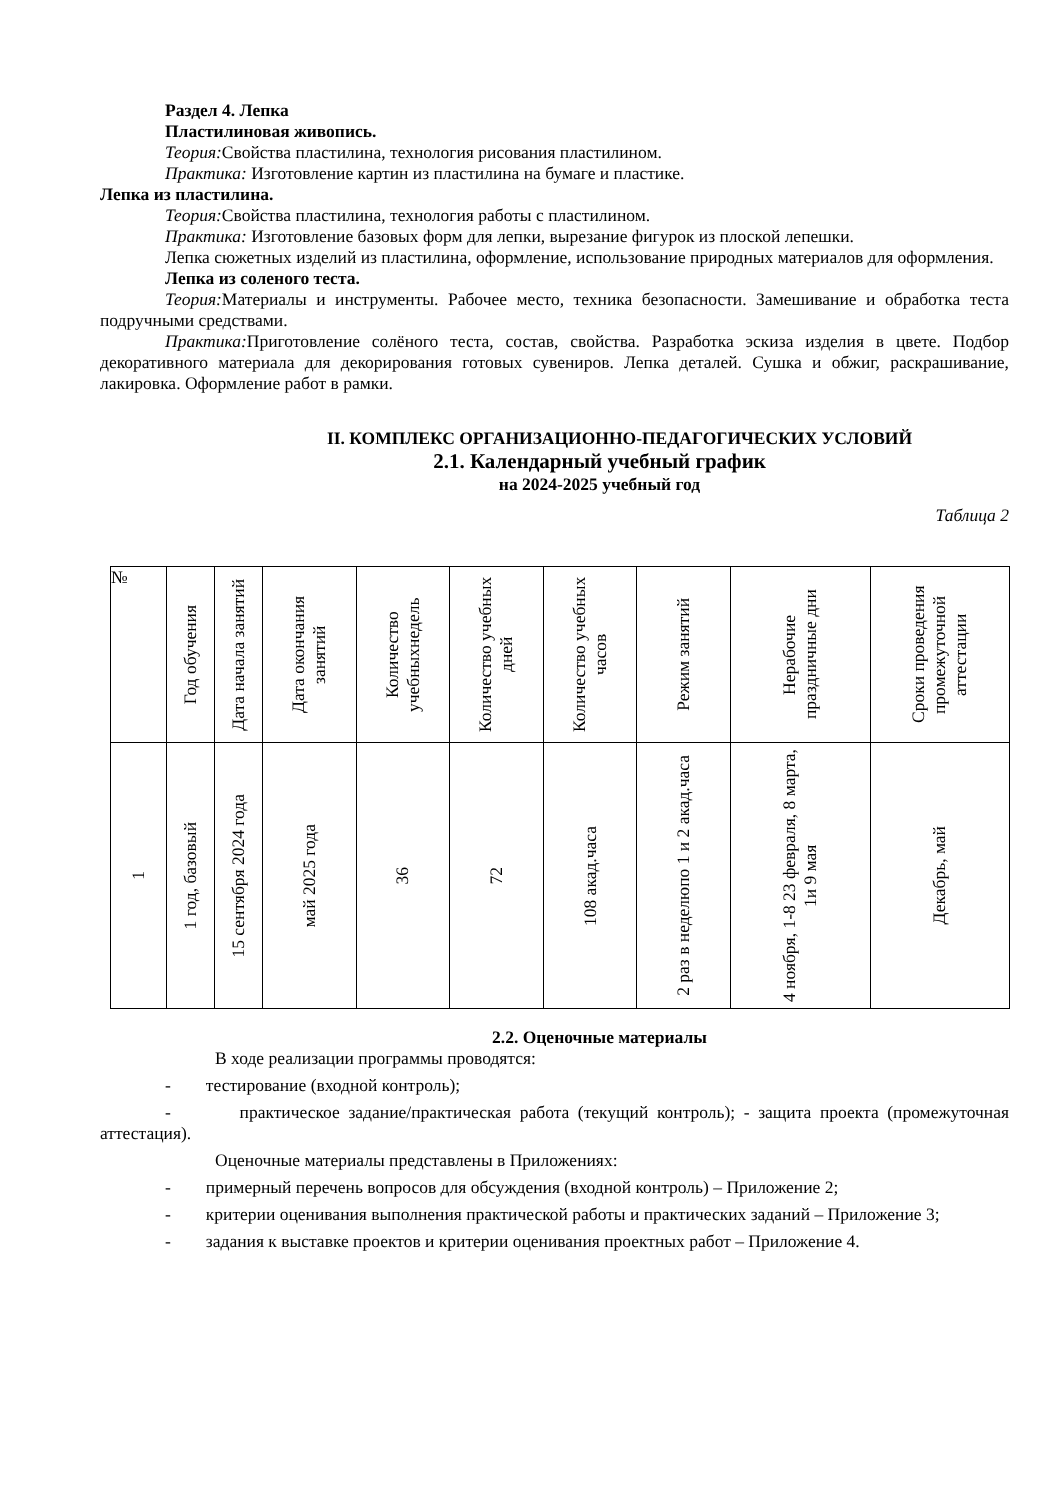Раздел 4. Лепка
Пластилиновая живопись.
Теория: Свойства пластилина, технология рисования пластилином.
Практика: Изготовление картин из пластилина на бумаге и пластике.
Лепка из пластилина.
Теория: Свойства пластилина, технология работы с пластилином.
Практика: Изготовление базовых форм для лепки, вырезание фигурок из плоской лепешки.
Лепка сюжетных изделий из пластилина, оформление, использование природных материалов для оформления.
Лепка из соленого теста.
Теория: Материалы и инструменты. Рабочее место, техника безопасности. Замешивание и обработка теста подручными средствами.
Практика: Приготовление солёного теста, состав, свойства. Разработка эскиза изделия в цвете. Подбор декоративного материала для декорирования готовых сувениров. Лепка деталей. Сушка и обжиг, раскрашивание, лакировка. Оформление работ в рамки.
II. КОМПЛЕКС ОРГАНИЗАЦИОННО-ПЕДАГОГИЧЕСКИХ УСЛОВИЙ
2.1. Календарный учебный график
на 2024-2025 учебный год
Таблица 2
| № | Год обучения | Дата начала занятий | Дата окончания занятий | Количество учебныхнедель | Количество учебных дней | Количество учебных часов | Режим занятий | Нерабочие праздничные дни | Сроки проведения промежуточной аттестации |
| 1 | 1 год, базовый | 15 сентября 2024 года | май 2025 года | 36 | 72 | 108 акад.часа | 2 раз в неделюпо 1 и 2 акад.часа | 4 ноября, 1-8 23 февраля, 8 марта, 1и 9 мая | Декабрь, май |
2.2. Оценочные материалы
В ходе реализации программы проводятся:
- тестирование (входной контроль);
- практическое задание/практическая работа (текущий контроль); - защита проекта (промежуточная аттестация).
Оценочные материалы представлены в Приложениях:
- примерный перечень вопросов для обсуждения (входной контроль) – Приложение 2;
- критерии оценивания выполнения практической работы и практических заданий – Приложение 3;
- задания к выставке проектов и критерии оценивания проектных работ – Приложение 4.